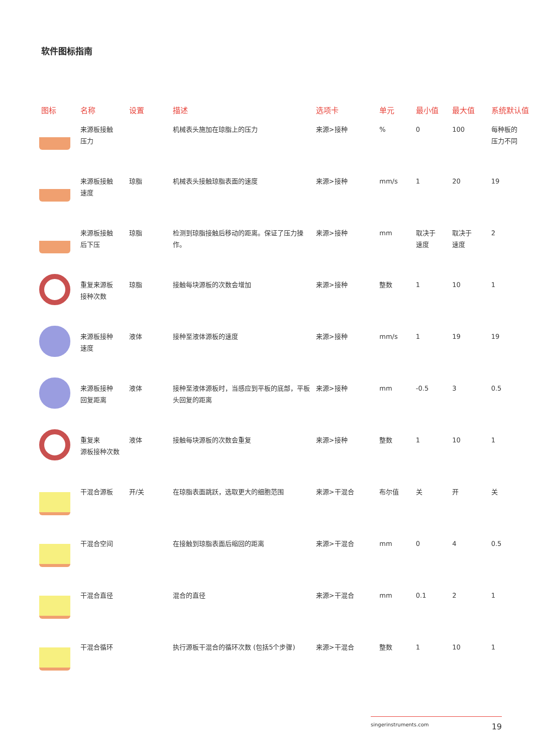软件图标指南
| 图标 | 名称 | 设置 | 描述 | 选项卡 | 单元 | 最小值 | 最大值 | 系统默认值 |
| --- | --- | --- | --- | --- | --- | --- | --- | --- |
| | 来源板接触 压力 | | 机械表头施加在琼脂上的压力 | 来源>接种 | % | 0 | 100 | 每种板的 压力不同 |
| | 来源板接触 速度 | 琼脂 | 机械表头接触琼脂表面的速度 | 来源>接种 | mm/s | 1 | 20 | 19 |
| | 来源板接触 后下压 | 琼脂 | 检测到琼脂接触后移动的距离。保证了压力操作。 | 来源>接种 | mm | 取决于 速度 | 取决于 速度 | 2 |
| | 重复来源板 接种次数 | 琼脂 | 接触每块源板的次数会增加 | 来源>接种 | 整数 | 1 | 10 | 1 |
| | 来源板接种 速度 | 液体 | 接种至液体源板的速度 | 来源>接种 | mm/s | 1 | 19 | 19 |
| | 来源板接种 回复距离 | 液体 | 接种至液体源板时，当感应到平板的底部，平板头回复的距离 | 来源>接种 | mm | -0.5 | 3 | 0.5 |
| | 重复来 源板接种次数 | 液体 | 接触每块源板的次数会重复 | 来源>接种 | 整数 | 1 | 10 | 1 |
| | 干混合源板 | 开/关 | 在琼脂表面跳跃，选取更大的细胞范围 | 来源>干混合 | 布尔值 | 关 | 开 | 关 |
| | 干混合空间 | | 在接触到琼脂表面后缩回的距离 | 来源>干混合 | mm | 0 | 4 | 0.5 |
| | 干混合直径 | | 混合的直径 | 来源>干混合 | mm | 0.1 | 2 | 1 |
| | 干混合循环 | | 执行源板干混合的循环次数 (包括5个步骤) | 来源>干混合 | 整数 | 1 | 10 | 1 |
singerinstruments.com 19